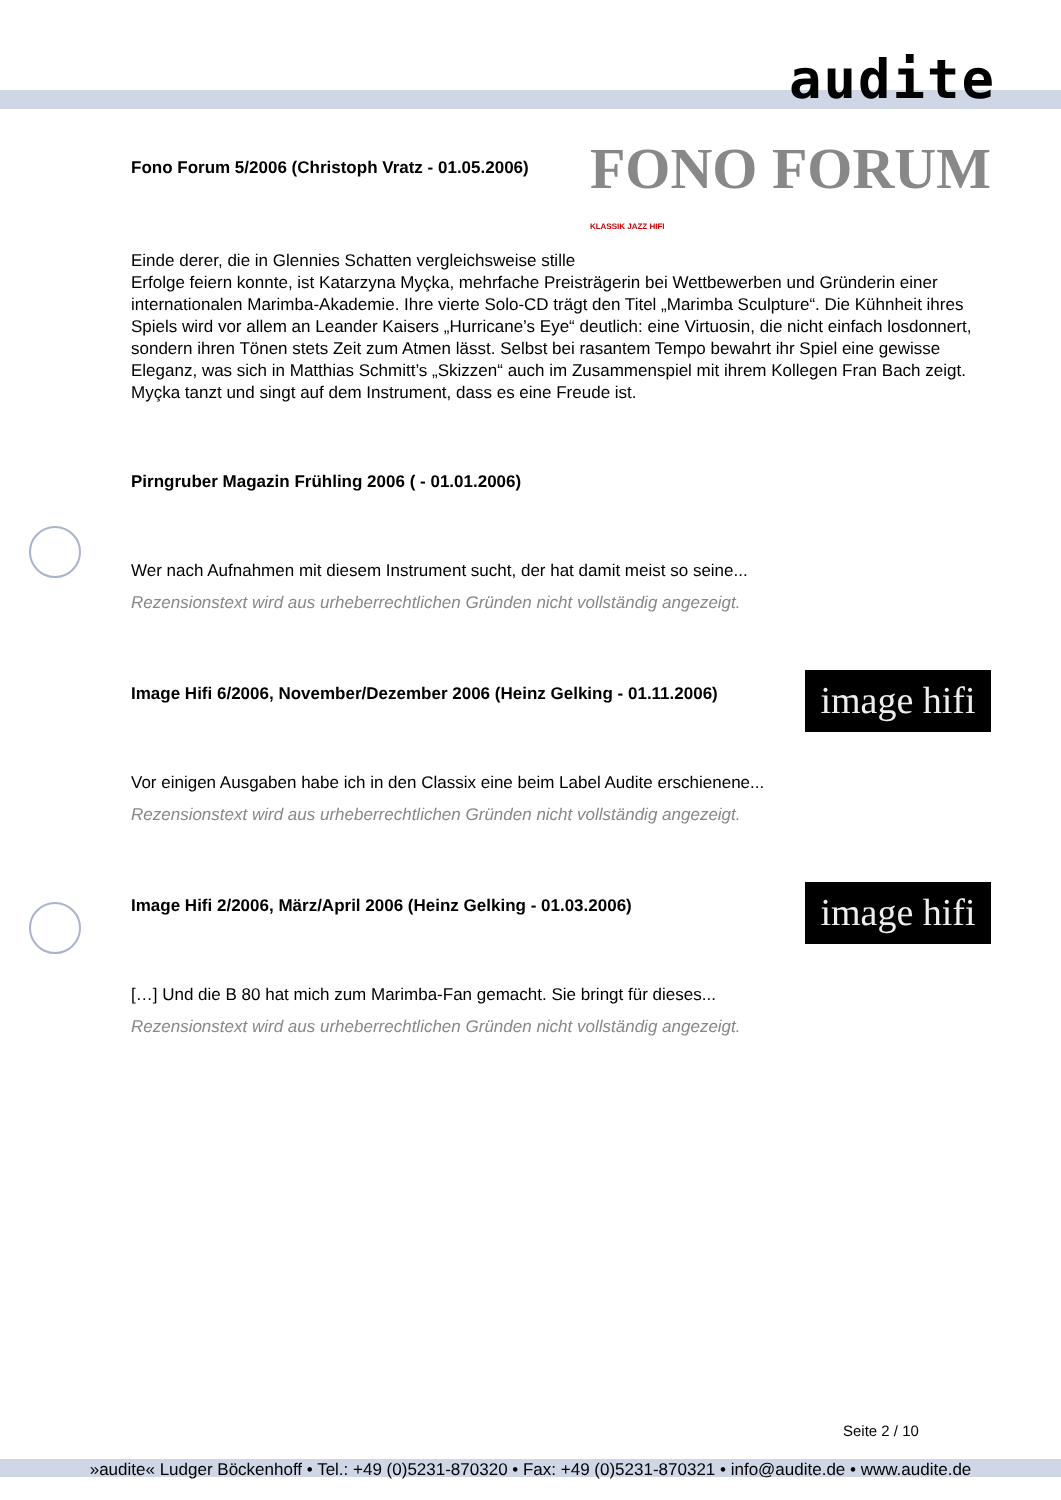audite
FONO FORUM
KLASSIK JAZZ HIFI
Fono Forum 5/2006 (Christoph Vratz - 01.05.2006)
Einde derer, die in Glennies Schatten vergleichsweise stille Erfolge feiern konnte, ist Katarzyna Myçka, mehrfache Preisträgerin bei Wettbewerben und Gründerin einer internationalen Marimba-Akademie. Ihre vierte Solo-CD trägt den Titel „Marimba Sculpture“. Die Kühnheit ihres Spiels wird vor allem an Leander Kaisers „Hurricane’s Eye“ deutlich: eine Virtuosin, die nicht einfach losdonnert, sondern ihren Tönen stets Zeit zum Atmen lässt. Selbst bei rasantem Tempo bewahrt ihr Spiel eine gewisse Eleganz, was sich in Matthias Schmitt’s „Skizzen“ auch im Zusammenspiel mit ihrem Kollegen Fran Bach zeigt. Myçka tanzt und singt auf dem Instrument, dass es eine Freude ist.
Pirngruber Magazin Frühling 2006 ( - 01.01.2006)
Wer nach Aufnahmen mit diesem Instrument sucht, der hat damit meist so seine...
Rezensionstext wird aus urheberrechtlichen Gründen nicht vollständig angezeigt.
image hifi
Image Hifi 6/2006, November/Dezember 2006 (Heinz Gelking - 01.11.2006)
Vor einigen Ausgaben habe ich in den Classix eine beim Label Audite erschienene...
Rezensionstext wird aus urheberrechtlichen Gründen nicht vollständig angezeigt.
image hifi
Image Hifi 2/2006, März/April 2006 (Heinz Gelking - 01.03.2006)
[…] Und die B 80 hat mich zum Marimba-Fan gemacht. Sie bringt für dieses...
Rezensionstext wird aus urheberrechtlichen Gründen nicht vollständig angezeigt.
Seite 2 / 10
»audite« Ludger Böckenhoff • Tel.: +49 (0)5231-870320 • Fax: +49 (0)5231-870321 • info@audite.de • www.audite.de